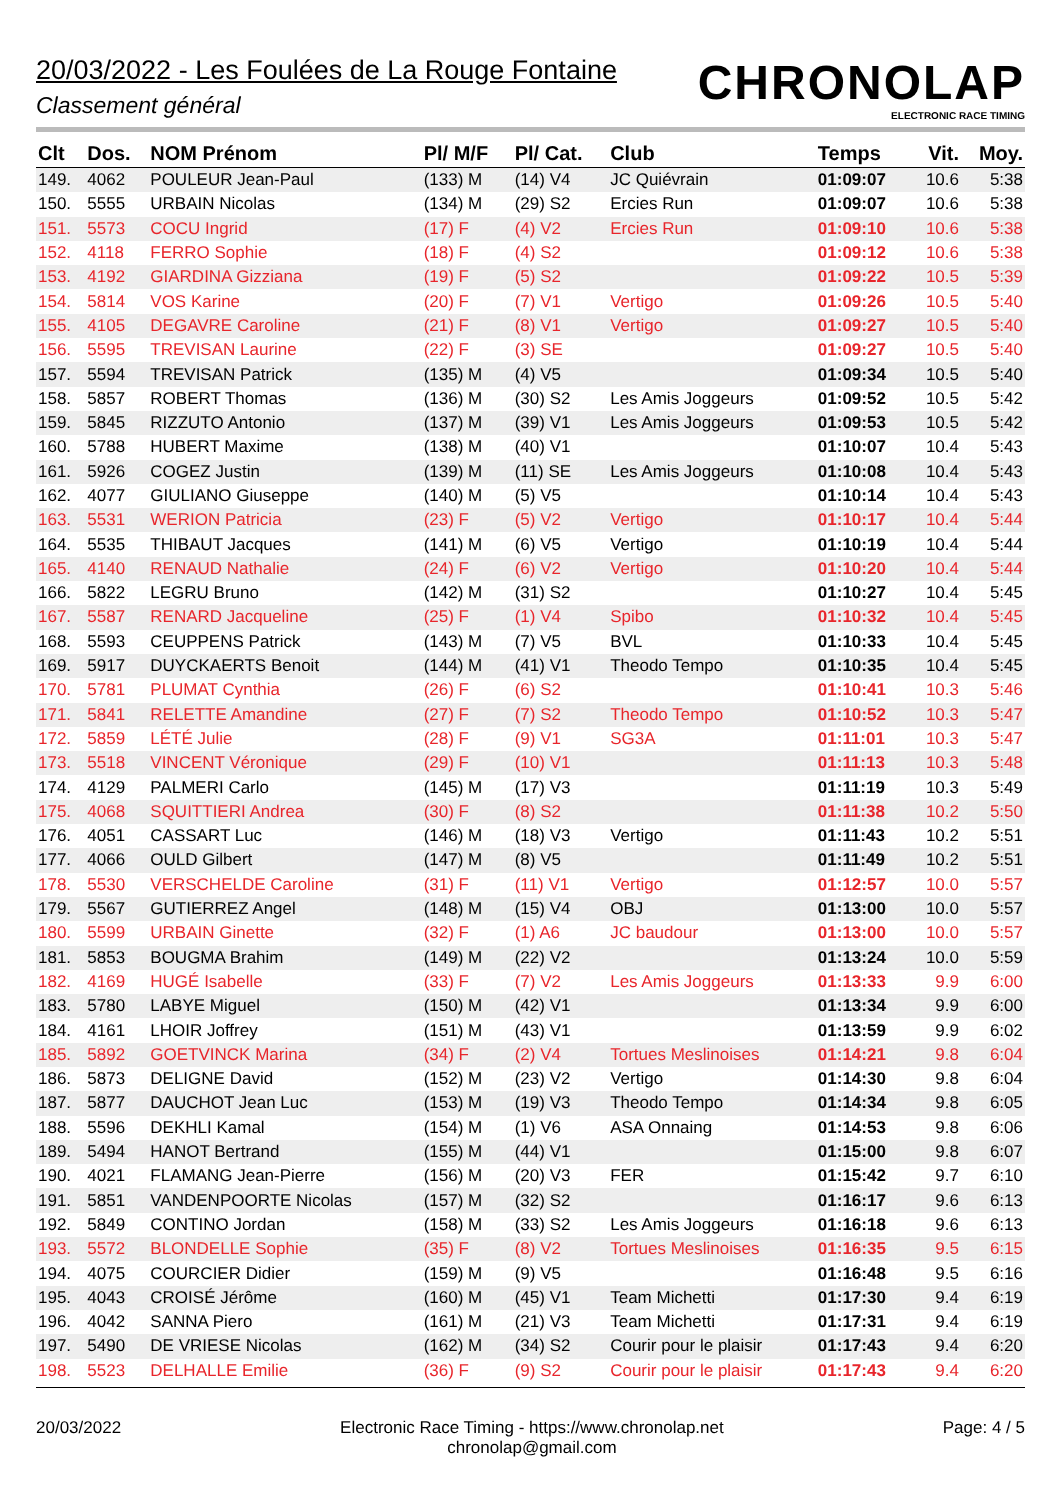20/03/2022 - Les Foulées de La Rouge Fontaine
Classement général
CHRONOLAP
ELECTRONIC RACE TIMING
| Clt | Dos. | NOM Prénom | Pl/ M/F | Pl/ Cat. | Club | Temps | Vit. | Moy. |
| --- | --- | --- | --- | --- | --- | --- | --- | --- |
| 149. | 4062 | POULEUR Jean-Paul | (133) M | (14) V4 | JC Quiévrain | 01:09:07 | 10.6 | 5:38 |
| 150. | 5555 | URBAIN Nicolas | (134) M | (29) S2 | Ercies Run | 01:09:07 | 10.6 | 5:38 |
| 151. | 5573 | COCU Ingrid | (17) F | (4) V2 | Ercies Run | 01:09:10 | 10.6 | 5:38 |
| 152. | 4118 | FERRO Sophie | (18) F | (4) S2 | | 01:09:12 | 10.6 | 5:38 |
| 153. | 4192 | GIARDINA Gizziana | (19) F | (5) S2 | | 01:09:22 | 10.5 | 5:39 |
| 154. | 5814 | VOS Karine | (20) F | (7) V1 | Vertigo | 01:09:26 | 10.5 | 5:40 |
| 155. | 4105 | DEGAVRE Caroline | (21) F | (8) V1 | Vertigo | 01:09:27 | 10.5 | 5:40 |
| 156. | 5595 | TREVISAN Laurine | (22) F | (3) SE | | 01:09:27 | 10.5 | 5:40 |
| 157. | 5594 | TREVISAN Patrick | (135) M | (4) V5 | | 01:09:34 | 10.5 | 5:40 |
| 158. | 5857 | ROBERT Thomas | (136) M | (30) S2 | Les Amis Joggeurs | 01:09:52 | 10.5 | 5:42 |
| 159. | 5845 | RIZZUTO Antonio | (137) M | (39) V1 | Les Amis Joggeurs | 01:09:53 | 10.5 | 5:42 |
| 160. | 5788 | HUBERT Maxime | (138) M | (40) V1 | | 01:10:07 | 10.4 | 5:43 |
| 161. | 5926 | COGEZ Justin | (139) M | (11) SE | Les Amis Joggeurs | 01:10:08 | 10.4 | 5:43 |
| 162. | 4077 | GIULIANO Giuseppe | (140) M | (5) V5 | | 01:10:14 | 10.4 | 5:43 |
| 163. | 5531 | WERION Patricia | (23) F | (5) V2 | Vertigo | 01:10:17 | 10.4 | 5:44 |
| 164. | 5535 | THIBAUT Jacques | (141) M | (6) V5 | Vertigo | 01:10:19 | 10.4 | 5:44 |
| 165. | 4140 | RENAUD Nathalie | (24) F | (6) V2 | Vertigo | 01:10:20 | 10.4 | 5:44 |
| 166. | 5822 | LEGRU Bruno | (142) M | (31) S2 | | 01:10:27 | 10.4 | 5:45 |
| 167. | 5587 | RENARD Jacqueline | (25) F | (1) V4 | Spibo | 01:10:32 | 10.4 | 5:45 |
| 168. | 5593 | CEUPPENS Patrick | (143) M | (7) V5 | BVL | 01:10:33 | 10.4 | 5:45 |
| 169. | 5917 | DUYCKAERTS Benoit | (144) M | (41) V1 | Theodo Tempo | 01:10:35 | 10.4 | 5:45 |
| 170. | 5781 | PLUMAT Cynthia | (26) F | (6) S2 | | 01:10:41 | 10.3 | 5:46 |
| 171. | 5841 | RELETTE Amandine | (27) F | (7) S2 | Theodo Tempo | 01:10:52 | 10.3 | 5:47 |
| 172. | 5859 | LÉTÉ Julie | (28) F | (9) V1 | SG3A | 01:11:01 | 10.3 | 5:47 |
| 173. | 5518 | VINCENT Véronique | (29) F | (10) V1 | | 01:11:13 | 10.3 | 5:48 |
| 174. | 4129 | PALMERI Carlo | (145) M | (17) V3 | | 01:11:19 | 10.3 | 5:49 |
| 175. | 4068 | SQUITTIERI Andrea | (30) F | (8) S2 | | 01:11:38 | 10.2 | 5:50 |
| 176. | 4051 | CASSART Luc | (146) M | (18) V3 | Vertigo | 01:11:43 | 10.2 | 5:51 |
| 177. | 4066 | OULD Gilbert | (147) M | (8) V5 | | 01:11:49 | 10.2 | 5:51 |
| 178. | 5530 | VERSCHELDE Caroline | (31) F | (11) V1 | Vertigo | 01:12:57 | 10.0 | 5:57 |
| 179. | 5567 | GUTIERREZ Angel | (148) M | (15) V4 | OBJ | 01:13:00 | 10.0 | 5:57 |
| 180. | 5599 | URBAIN Ginette | (32) F | (1) A6 | JC baudour | 01:13:00 | 10.0 | 5:57 |
| 181. | 5853 | BOUGMA Brahim | (149) M | (22) V2 | | 01:13:24 | 10.0 | 5:59 |
| 182. | 4169 | HUGÉ Isabelle | (33) F | (7) V2 | Les Amis Joggeurs | 01:13:33 | 9.9 | 6:00 |
| 183. | 5780 | LABYE Miguel | (150) M | (42) V1 | | 01:13:34 | 9.9 | 6:00 |
| 184. | 4161 | LHOIR Joffrey | (151) M | (43) V1 | | 01:13:59 | 9.9 | 6:02 |
| 185. | 5892 | GOETVINCK Marina | (34) F | (2) V4 | Tortues Meslinoises | 01:14:21 | 9.8 | 6:04 |
| 186. | 5873 | DELIGNE David | (152) M | (23) V2 | Vertigo | 01:14:30 | 9.8 | 6:04 |
| 187. | 5877 | DAUCHOT Jean Luc | (153) M | (19) V3 | Theodo Tempo | 01:14:34 | 9.8 | 6:05 |
| 188. | 5596 | DEKHLI Kamal | (154) M | (1) V6 | ASA Onnaing | 01:14:53 | 9.8 | 6:06 |
| 189. | 5494 | HANOT Bertrand | (155) M | (44) V1 | | 01:15:00 | 9.8 | 6:07 |
| 190. | 4021 | FLAMANG Jean-Pierre | (156) M | (20) V3 | FER | 01:15:42 | 9.7 | 6:10 |
| 191. | 5851 | VANDENPOORTE Nicolas | (157) M | (32) S2 | | 01:16:17 | 9.6 | 6:13 |
| 192. | 5849 | CONTINO Jordan | (158) M | (33) S2 | Les Amis Joggeurs | 01:16:18 | 9.6 | 6:13 |
| 193. | 5572 | BLONDELLE Sophie | (35) F | (8) V2 | Tortues Meslinoises | 01:16:35 | 9.5 | 6:15 |
| 194. | 4075 | COURCIER Didier | (159) M | (9) V5 | | 01:16:48 | 9.5 | 6:16 |
| 195. | 4043 | CROISÉ Jérôme | (160) M | (45) V1 | Team Michetti | 01:17:30 | 9.4 | 6:19 |
| 196. | 4042 | SANNA Piero | (161) M | (21) V3 | Team Michetti | 01:17:31 | 9.4 | 6:19 |
| 197. | 5490 | DE VRIESE Nicolas | (162) M | (34) S2 | Courir pour le plaisir | 01:17:43 | 9.4 | 6:20 |
| 198. | 5523 | DELHALLE Emilie | (36) F | (9) S2 | Courir pour le plaisir | 01:17:43 | 9.4 | 6:20 |
20/03/2022 Electronic Race Timing - https://www.chronolap.net
chronolap@gmail.com Page: 4 / 5